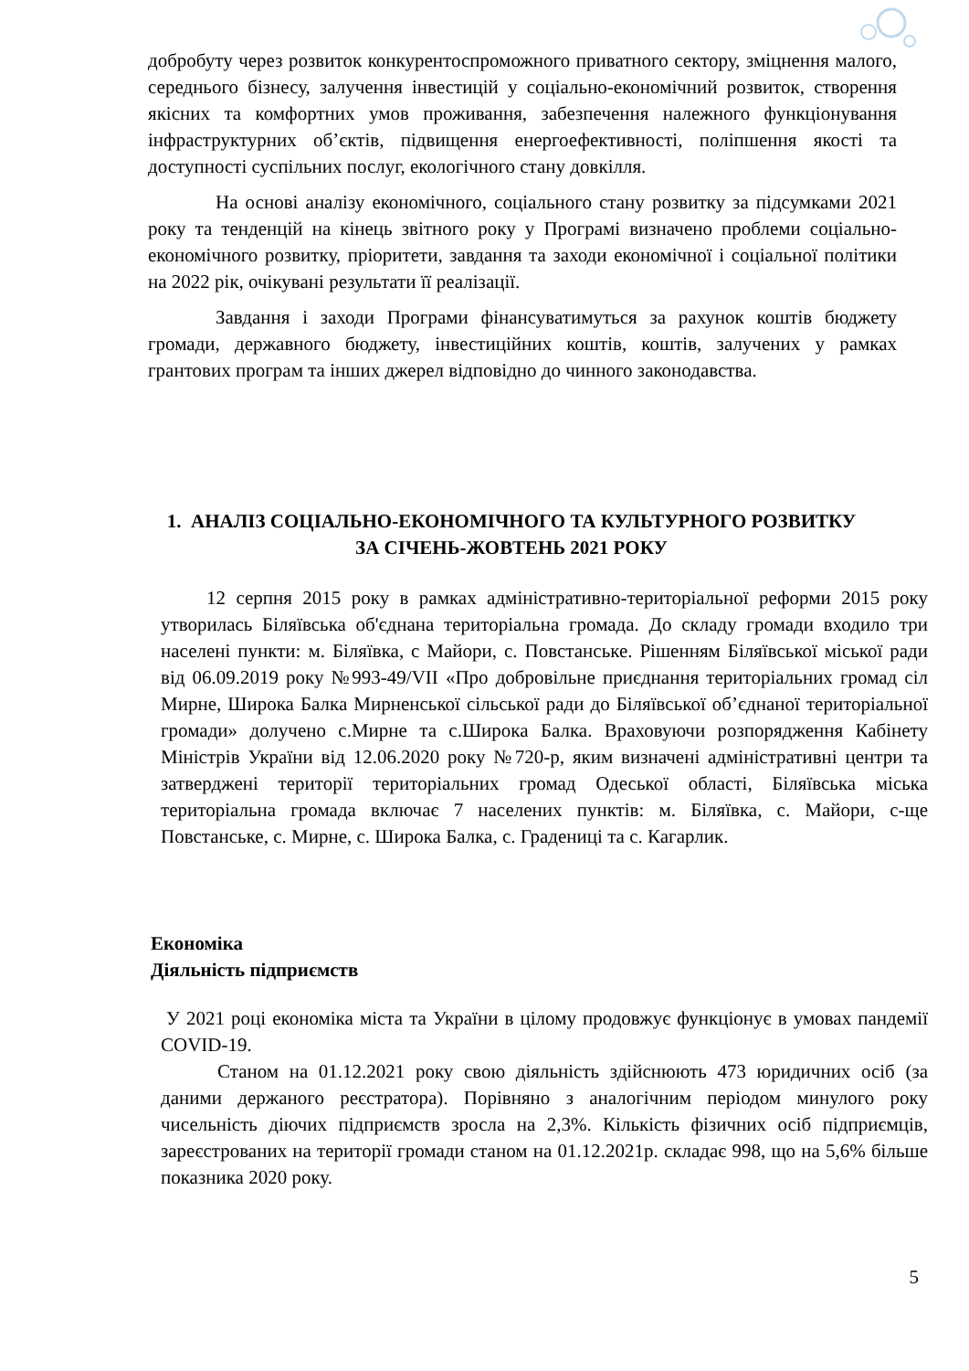добробуту через розвиток конкурентоспроможного приватного сектору, зміцнення малого, середнього бізнесу, залучення інвестицій у соціально-економічний розвиток, створення якісних та комфортних умов проживання, забезпечення належного функціонування інфраструктурних об’єктів, підвищення енергоефективності, поліпшення якості та доступності суспільних послуг, екологічного стану довкілля.
На основі аналізу економічного, соціального стану розвитку за підсумками 2021 року та тенденцій на кінець звітного року у Програмі визначено проблеми соціально- економічного розвитку, пріоритети, завдання та заходи економічної і соціальної політики на 2022 рік, очікувані результати її реалізації.
Завдання і заходи Програми фінансуватимуться за рахунок коштів бюджету громади, державного бюджету, інвестиційних коштів, коштів, залучених у рамках грантових програм та інших джерел відповідно до чинного законодавства.
1. АНАЛІЗ СОЦІАЛЬНО-ЕКОНОМІЧНОГО ТА КУЛЬТУРНОГО РОЗВИТКУ
ЗА СІЧЕНЬ-ЖОВТЕНЬ 2021 РОКУ
12 серпня 2015 року в рамках адміністративно-територіальної реформи 2015 року утворилась Біляївська об'єднана територіальна громада. До складу громади входило три населені пункти: м. Біляївка, с Майори, с. Повстанське. Рішенням Біляївської міської ради від 06.09.2019 року №993-49/VII «Про добровільне приєднання територіальних громад сіл Мирне, Широка Балка Мирненської сільської ради до Біляївської об’єднаної територіальної громади» долучено с.Мирне та с.Широка Балка. Враховуючи розпорядження Кабінету Міністрів України від 12.06.2020 року №720-р, яким визначені адміністративні центри та затверджені території територіальних громад Одеської області, Біляївська міська територіальна громада включає 7 населених пунктів: м. Біляївка, с. Майори, с-ще Повстанське, с. Мирне, с. Широка Балка, с. Градениці та с. Кагарлик.
Економіка
Діяльність підприємств
У 2021 році економіка міста та України в цілому продовжує функціонує в умовах пандемії COVID-19.
Станом на 01.12.2021 року свою діяльність здійснюють 473 юридичних осіб (за даними держаного реєстратора). Порівняно з аналогічним періодом минулого року чисельність діючих підприємств зросла на 2,3%. Кількість фізичних осіб підприємців, зареєстрованих на території громади станом на 01.12.2021р. складає 998, що на 5,6% більше показника 2020 року.
5